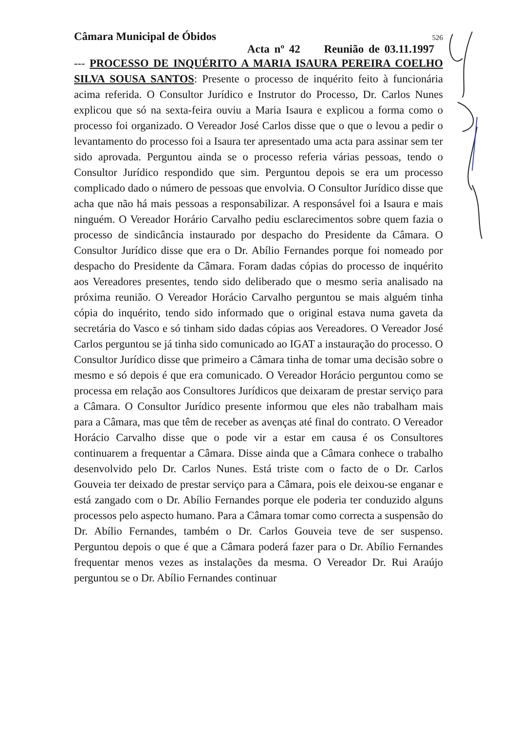Câmara Municipal de Óbidos 526
Acta nº 42 Reunião de 03.11.1997
--- PROCESSO DE INQUÉRITO A MARIA ISAURA PEREIRA COELHO SILVA SOUSA SANTOS: Presente o processo de inquérito feito à funcionária acima referida. O Consultor Jurídico e Instrutor do Processo, Dr. Carlos Nunes explicou que só na sexta-feira ouviu a Maria Isaura e explicou a forma como o processo foi organizado. O Vereador José Carlos disse que o que o levou a pedir o levantamento do processo foi a Isaura ter apresentado uma acta para assinar sem ter sido aprovada. Perguntou ainda se o processo referia várias pessoas, tendo o Consultor Jurídico respondido que sim. Perguntou depois se era um processo complicado dado o número de pessoas que envolvia. O Consultor Jurídico disse que acha que não há mais pessoas a responsabilizar. A responsável foi a Isaura e mais ninguém. O Vereador Horário Carvalho pediu esclarecimentos sobre quem fazia o processo de sindicância instaurado por despacho do Presidente da Câmara. O Consultor Jurídico disse que era o Dr. Abílio Fernandes porque foi nomeado por despacho do Presidente da Câmara. Foram dadas cópias do processo de inquérito aos Vereadores presentes, tendo sido deliberado que o mesmo seria analisado na próxima reunião. O Vereador Horácio Carvalho perguntou se mais alguém tinha cópia do inquérito, tendo sido informado que o original estava numa gaveta da secretária do Vasco e só tinham sido dadas cópias aos Vereadores. O Vereador José Carlos perguntou se já tinha sido comunicado ao IGAT a instauração do processo. O Consultor Jurídico disse que primeiro a Câmara tinha de tomar uma decisão sobre o mesmo e só depois é que era comunicado. O Vereador Horácio perguntou como se processa em relação aos Consultores Jurídicos que deixaram de prestar serviço para a Câmara. O Consultor Jurídico presente informou que eles não trabalham mais para a Câmara, mas que têm de receber as avenças até final do contrato. O Vereador Horácio Carvalho disse que o pode vir a estar em causa é os Consultores continuarem a frequentar a Câmara. Disse ainda que a Câmara conhece o trabalho desenvolvido pelo Dr. Carlos Nunes. Está triste com o facto de o Dr. Carlos Gouveia ter deixado de prestar serviço para a Câmara, pois ele deixou-se enganar e está zangado com o Dr. Abílio Fernandes porque ele poderia ter conduzido alguns processos pelo aspecto humano. Para a Câmara tomar como correcta a suspensão do Dr. Abílio Fernandes, também o Dr. Carlos Gouveia teve de ser suspenso. Perguntou depois o que é que a Câmara poderá fazer para o Dr. Abílio Fernandes frequentar menos vezes as instalações da mesma. O Vereador Dr. Rui Araújo perguntou se o Dr. Abílio Fernandes continuar